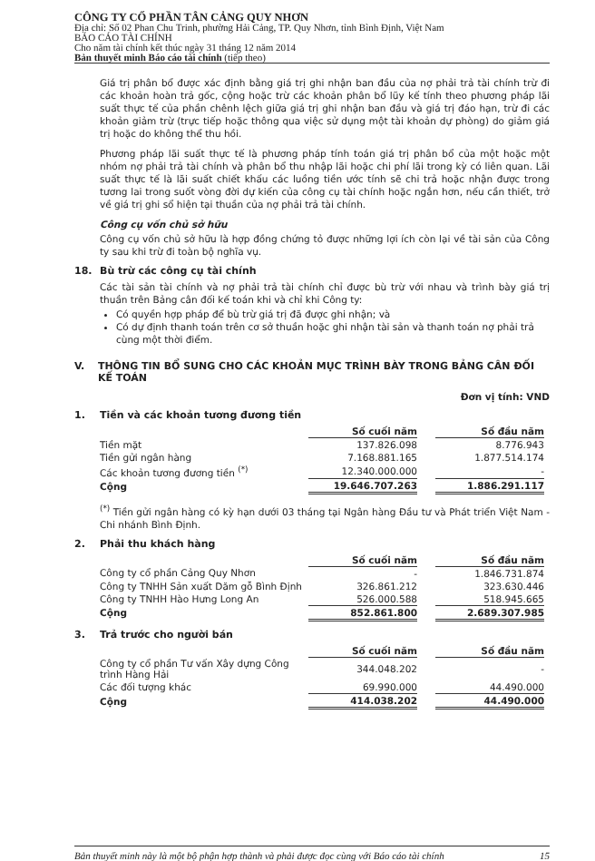CÔNG TY CỔ PHẦN TÂN CẢNG QUY NHƠN
Địa chỉ: Số 02 Phan Chu Trinh, phường Hải Cảng, TP. Quy Nhơn, tỉnh Bình Định, Việt Nam
BÁO CÁO TÀI CHÍNH
Cho năm tài chính kết thúc ngày 31 tháng 12 năm 2014
Bản thuyết minh Báo cáo tài chính (tiếp theo)
Giá trị phân bổ được xác định bằng giá trị ghi nhận ban đầu của nợ phải trả tài chính trừ đi các khoản hoàn trả gốc, cộng hoặc trừ các khoản phân bổ lũy kế tính theo phương pháp lãi suất thực tế của phần chênh lệch giữa giá trị ghi nhận ban đầu và giá trị đáo hạn, trừ đi các khoản giảm trừ (trực tiếp hoặc thông qua việc sử dụng một tài khoản dự phòng) do giảm giá trị hoặc do không thể thu hồi.
Phương pháp lãi suất thực tế là phương pháp tính toán giá trị phân bổ của một hoặc một nhóm nợ phải trả tài chính và phân bổ thu nhập lãi hoặc chi phí lãi trong kỳ có liên quan. Lãi suất thực tế là lãi suất chiết khấu các luồng tiền ước tính sẽ chi trả hoặc nhận được trong tương lai trong suốt vòng đời dự kiến của công cụ tài chính hoặc ngắn hơn, nếu cần thiết, trở về giá trị ghi sổ hiện tại thuần của nợ phải trả tài chính.
Công cụ vốn chủ sở hữu
Công cụ vốn chủ sở hữu là hợp đồng chứng tỏ được những lợi ích còn lại về tài sản của Công ty sau khi trừ đi toàn bộ nghĩa vụ.
18. Bù trừ các công cụ tài chính
Các tài sản tài chính và nợ phải trả tài chính chỉ được bù trừ với nhau và trình bày giá trị thuần trên Bảng cân đối kế toán khi và chỉ khi Công ty:
Có quyền hợp pháp để bù trừ giá trị đã được ghi nhận; và
Có dự định thanh toán trên cơ sở thuần hoặc ghi nhận tài sản và thanh toán nợ phải trả cùng một thời điểm.
V. THÔNG TIN BỔ SUNG CHO CÁC KHOẢN MỤC TRÌNH BÀY TRONG BẢNG CÂN ĐỐI KẾ TOÁN
Đơn vị tính: VND
1. Tiền và các khoản tương đương tiền
| | Số cuối năm | | Số đầu năm |
| Tiền mặt | 137.826.098 | | 8.776.943 |
| Tiền gửi ngân hàng | 7.168.881.165 | | 1.877.514.174 |
| Các khoản tương đương tiền <sup>(*)</sup> | 12.340.000.000 | | - |
| Cộng | 19.646.707.263 | | 1.886.291.117 |
<sup>(*)</sup> Tiền gửi ngân hàng có kỳ hạn dưới 03 tháng tại Ngân hàng Đầu tư và Phát triển Việt Nam - Chi nhánh Bình Định.
2. Phải thu khách hàng
| | Số cuối năm | | Số đầu năm |
| Công ty cổ phần Cảng Quy Nhơn | - | | 1.846.731.874 |
| Công ty TNHH Sản xuất Dăm gỗ Bình Định | 326.861.212 | | 323.630.446 |
| Công ty TNHH Hào Hưng Long An | 526.000.588 | | 518.945.665 |
| Cộng | 852.861.800 | | 2.689.307.985 |
3. Trả trước cho người bán
| | Số cuối năm | | Số đầu năm |
| Công ty cổ phần Tư vấn Xây dựng Công trình Hàng Hải | 344.048.202 | | - |
| Các đối tượng khác | 69.990.000 | | 44.490.000 |
| Cộng | 414.038.202 | | 44.490.000 |
Bản thuyết minh này là một bộ phận hợp thành và phải được đọc cùng với Báo cáo tài chính 15